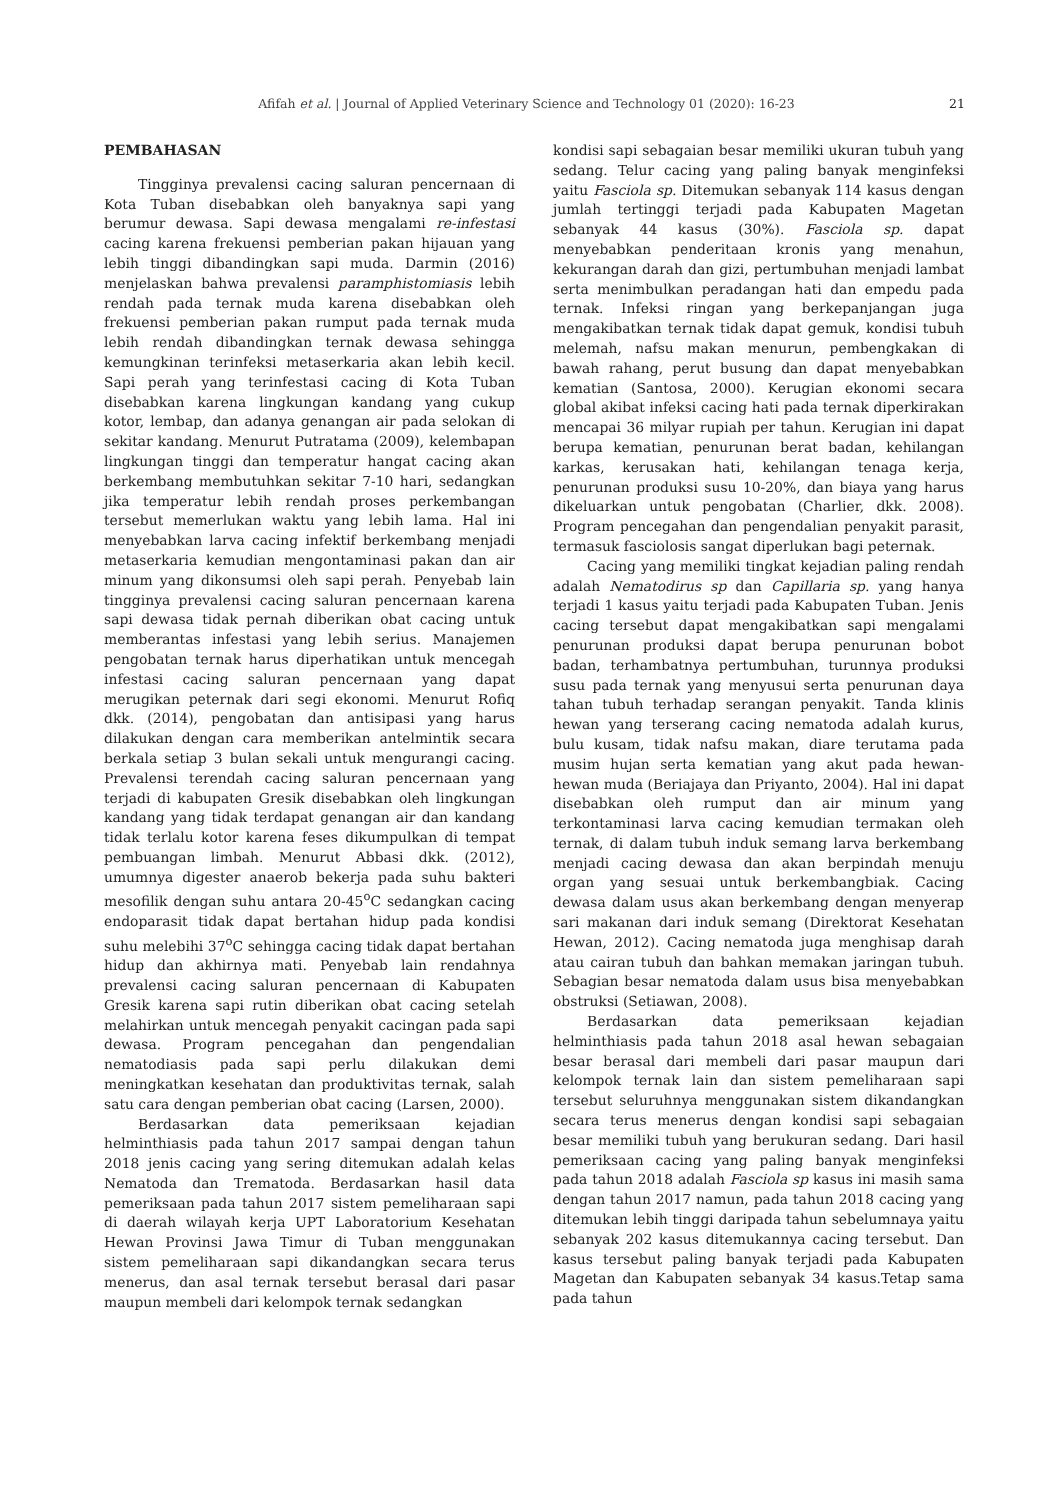Afifah et al. | Journal of Applied Veterinary Science and Technology 01 (2020): 16-23 21
PEMBAHASAN
Tingginya prevalensi cacing saluran pencernaan di Kota Tuban disebabkan oleh banyaknya sapi yang berumur dewasa. Sapi dewasa mengalami re-infestasi cacing karena frekuensi pemberian pakan hijauan yang lebih tinggi dibandingkan sapi muda. Darmin (2016) menjelaskan bahwa prevalensi paramphistomiasis lebih rendah pada ternak muda karena disebabkan oleh frekuensi pemberian pakan rumput pada ternak muda lebih rendah dibandingkan ternak dewasa sehingga kemungkinan terinfeksi metaserkaria akan lebih kecil. Sapi perah yang terinfestasi cacing di Kota Tuban disebabkan karena lingkungan kandang yang cukup kotor, lembap, dan adanya genangan air pada selokan di sekitar kandang. Menurut Putratama (2009), kelembapan lingkungan tinggi dan temperatur hangat cacing akan berkembang membutuhkan sekitar 7-10 hari, sedangkan jika temperatur lebih rendah proses perkembangan tersebut memerlukan waktu yang lebih lama. Hal ini menyebabkan larva cacing infektif berkembang menjadi metaserkaria kemudian mengontaminasi pakan dan air minum yang dikonsumsi oleh sapi perah. Penyebab lain tingginya prevalensi cacing saluran pencernaan karena sapi dewasa tidak pernah diberikan obat cacing untuk memberantas infestasi yang lebih serius. Manajemen pengobatan ternak harus diperhatikan untuk mencegah infestasi cacing saluran pencernaan yang dapat merugikan peternak dari segi ekonomi. Menurut Rofiq dkk. (2014), pengobatan dan antisipasi yang harus dilakukan dengan cara memberikan antelmintik secara berkala setiap 3 bulan sekali untuk mengurangi cacing. Prevalensi terendah cacing saluran pencernaan yang terjadi di kabupaten Gresik disebabkan oleh lingkungan kandang yang tidak terdapat genangan air dan kandang tidak terlalu kotor karena feses dikumpulkan di tempat pembuangan limbah. Menurut Abbasi dkk. (2012), umumnya digester anaerob bekerja pada suhu bakteri mesofilik dengan suhu antara 20-45<sup>o</sup>C sedangkan cacing endoparasit tidak dapat bertahan hidup pada kondisi suhu melebihi 37<sup>o</sup>C sehingga cacing tidak dapat bertahan hidup dan akhirnya mati. Penyebab lain rendahnya prevalensi cacing saluran pencernaan di Kabupaten Gresik karena sapi rutin diberikan obat cacing setelah melahirkan untuk mencegah penyakit cacingan pada sapi dewasa. Program pencegahan dan pengendalian nematodiasis pada sapi perlu dilakukan demi meningkatkan kesehatan dan produktivitas ternak, salah satu cara dengan pemberian obat cacing (Larsen, 2000).
Berdasarkan data pemeriksaan kejadian helminthiasis pada tahun 2017 sampai dengan tahun 2018 jenis cacing yang sering ditemukan adalah kelas Nematoda dan Trematoda. Berdasarkan hasil data pemeriksaan pada tahun 2017 sistem pemeliharaan sapi di daerah wilayah kerja UPT Laboratorium Kesehatan Hewan Provinsi Jawa Timur di Tuban menggunakan sistem pemeliharaan sapi dikandangkan secara terus menerus, dan asal ternak tersebut berasal dari pasar maupun membeli dari kelompok ternak sedangkan
kondisi sapi sebagaian besar memiliki ukuran tubuh yang sedang. Telur cacing yang paling banyak menginfeksi yaitu Fasciola sp. Ditemukan sebanyak 114 kasus dengan jumlah tertinggi terjadi pada Kabupaten Magetan sebanyak 44 kasus (30%). Fasciola sp. dapat menyebabkan penderitaan kronis yang menahun, kekurangan darah dan gizi, pertumbuhan menjadi lambat serta menimbulkan peradangan hati dan empedu pada ternak. Infeksi ringan yang berkepanjangan juga mengakibatkan ternak tidak dapat gemuk, kondisi tubuh melemah, nafsu makan menurun, pembengkakan di bawah rahang, perut busung dan dapat menyebabkan kematian (Santosa, 2000). Kerugian ekonomi secara global akibat infeksi cacing hati pada ternak diperkirakan mencapai 36 milyar rupiah per tahun. Kerugian ini dapat berupa kematian, penurunan berat badan, kehilangan karkas, kerusakan hati, kehilangan tenaga kerja, penurunan produksi susu 10-20%, dan biaya yang harus dikeluarkan untuk pengobatan (Charlier, dkk. 2008). Program pencegahan dan pengendalian penyakit parasit, termasuk fasciolosis sangat diperlukan bagi peternak.
Cacing yang memiliki tingkat kejadian paling rendah adalah Nematodirus sp dan Capillaria sp. yang hanya terjadi 1 kasus yaitu terjadi pada Kabupaten Tuban. Jenis cacing tersebut dapat mengakibatkan sapi mengalami penurunan produksi dapat berupa penurunan bobot badan, terhambatnya pertumbuhan, turunnya produksi susu pada ternak yang menyusui serta penurunan daya tahan tubuh terhadap serangan penyakit. Tanda klinis hewan yang terserang cacing nematoda adalah kurus, bulu kusam, tidak nafsu makan, diare terutama pada musim hujan serta kematian yang akut pada hewan-hewan muda (Beriajaya dan Priyanto, 2004). Hal ini dapat disebabkan oleh rumput dan air minum yang terkontaminasi larva cacing kemudian termakan oleh ternak, di dalam tubuh induk semang larva berkembang menjadi cacing dewasa dan akan berpindah menuju organ yang sesuai untuk berkembangbiak. Cacing dewasa dalam usus akan berkembang dengan menyerap sari makanan dari induk semang (Direktorat Kesehatan Hewan, 2012). Cacing nematoda juga menghisap darah atau cairan tubuh dan bahkan memakan jaringan tubuh. Sebagian besar nematoda dalam usus bisa menyebabkan obstruksi (Setiawan, 2008).
Berdasarkan data pemeriksaan kejadian helminthiasis pada tahun 2018 asal hewan sebagaian besar berasal dari membeli dari pasar maupun dari kelompok ternak lain dan sistem pemeliharaan sapi tersebut seluruhnya menggunakan sistem dikandangkan secara terus menerus dengan kondisi sapi sebagaian besar memiliki tubuh yang berukuran sedang. Dari hasil pemeriksaan cacing yang paling banyak menginfeksi pada tahun 2018 adalah Fasciola sp kasus ini masih sama dengan tahun 2017 namun, pada tahun 2018 cacing yang ditemukan lebih tinggi daripada tahun sebelumnaya yaitu sebanyak 202 kasus ditemukannya cacing tersebut. Dan kasus tersebut paling banyak terjadi pada Kabupaten Magetan dan Kabupaten sebanyak 34 kasus.Tetap sama pada tahun